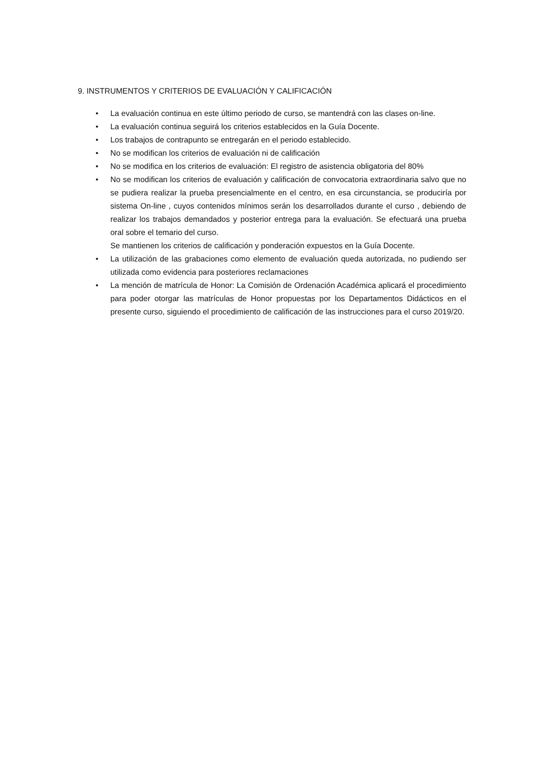9. INSTRUMENTOS Y CRITERIOS DE EVALUACIÓN Y CALIFICACIÓN
• La evaluación continua en este último periodo de curso, se mantendrá con las clases on-line.
• La evaluación continua seguirá los criterios establecidos en la Guía Docente.
• Los trabajos de contrapunto se entregarán en el periodo establecido.
• No se modifican los criterios de evaluación ni de calificación
• No se modifica en los criterios de evaluación: El registro de asistencia obligatoria del 80%
• No se modifican los criterios de evaluación y calificación de convocatoria extraordinaria salvo que no se pudiera realizar la prueba presencialmente en el centro, en esa circunstancia, se produciría por sistema On-line , cuyos contenidos mínimos serán los desarrollados durante el curso , debiendo de realizar los trabajos demandados y posterior entrega para la evaluación. Se efectuará una prueba oral sobre el temario del curso.
Se mantienen los criterios de calificación y ponderación expuestos en la Guía Docente.
• La utilización de las grabaciones como elemento de evaluación queda autorizada, no pudiendo ser utilizada como evidencia para posteriores reclamaciones
• La mención de matrícula de Honor: La Comisión de Ordenación Académica aplicará el procedimiento para poder otorgar las matrículas de Honor propuestas por los Departamentos Didácticos en el presente curso, siguiendo el procedimiento de calificación de las instrucciones para el curso 2019/20.